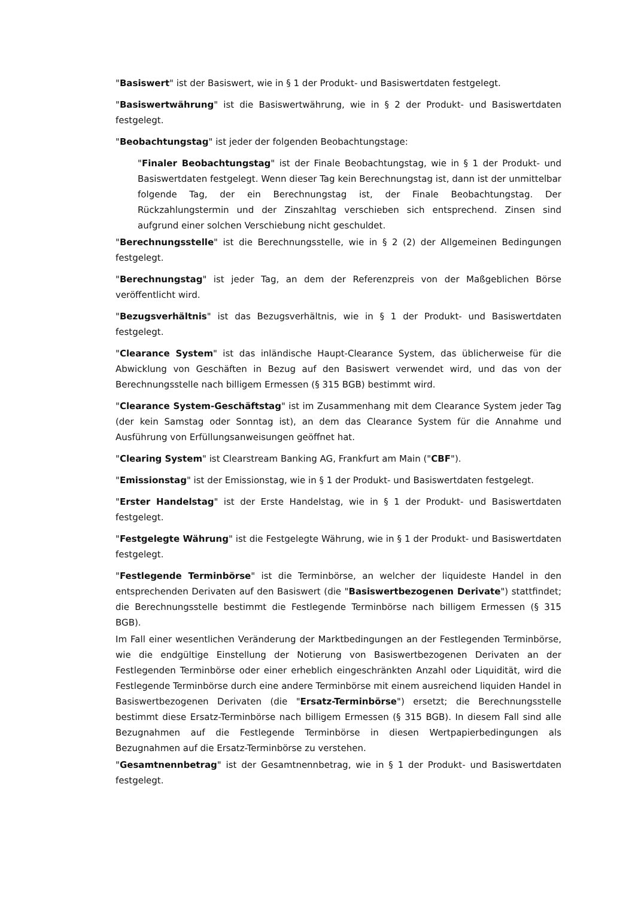"Basiswert" ist der Basiswert, wie in § 1 der Produkt- und Basiswertdaten festgelegt.
"Basiswertwährung" ist die Basiswertwährung, wie in § 2 der Produkt- und Basiswertdaten festgelegt.
"Beobachtungstag" ist jeder der folgenden Beobachtungstage:
"Finaler Beobachtungstag" ist der Finale Beobachtungstag, wie in § 1 der Produkt- und Basiswertdaten festgelegt. Wenn dieser Tag kein Berechnungstag ist, dann ist der unmittelbar folgende Tag, der ein Berechnungstag ist, der Finale Beobachtungstag. Der Rückzahlungstermin und der Zinszahltag verschieben sich entsprechend. Zinsen sind aufgrund einer solchen Verschiebung nicht geschuldet.
"Berechnungsstelle" ist die Berechnungsstelle, wie in § 2 (2) der Allgemeinen Bedingungen festgelegt.
"Berechnungstag" ist jeder Tag, an dem der Referenzpreis von der Maßgeblichen Börse veröffentlicht wird.
"Bezugsverhältnis" ist das Bezugsverhältnis, wie in § 1 der Produkt- und Basiswertdaten festgelegt.
"Clearance System" ist das inländische Haupt-Clearance System, das üblicherweise für die Abwicklung von Geschäften in Bezug auf den Basiswert verwendet wird, und das von der Berechnungsstelle nach billigem Ermessen (§ 315 BGB) bestimmt wird.
"Clearance System-Geschäftstag" ist im Zusammenhang mit dem Clearance System jeder Tag (der kein Samstag oder Sonntag ist), an dem das Clearance System für die Annahme und Ausführung von Erfüllungsanweisungen geöffnet hat.
"Clearing System" ist Clearstream Banking AG, Frankfurt am Main ("CBF").
"Emissionstag" ist der Emissionstag, wie in § 1 der Produkt- und Basiswertdaten festgelegt.
"Erster Handelstag" ist der Erste Handelstag, wie in § 1 der Produkt- und Basiswertdaten festgelegt.
"Festgelegte Währung" ist die Festgelegte Währung, wie in § 1 der Produkt- und Basiswertdaten festgelegt.
"Festlegende Terminbörse" ist die Terminbörse, an welcher der liquideste Handel in den entsprechenden Derivaten auf den Basiswert (die "Basiswertbezogenen Derivate") stattfindet; die Berechnungsstelle bestimmt die Festlegende Terminbörse nach billigem Ermessen (§ 315 BGB).
Im Fall einer wesentlichen Veränderung der Marktbedingungen an der Festlegenden Terminbörse, wie die endgültige Einstellung der Notierung von Basiswertbezogenen Derivaten an der Festlegenden Terminbörse oder einer erheblich eingeschränkten Anzahl oder Liquidität, wird die Festlegende Terminbörse durch eine andere Terminbörse mit einem ausreichend liquiden Handel in Basiswertbezogenen Derivaten (die "Ersatz-Terminbörse") ersetzt; die Berechnungsstelle bestimmt diese Ersatz-Terminbörse nach billigem Ermessen (§ 315 BGB). In diesem Fall sind alle Bezugnahmen auf die Festlegende Terminbörse in diesen Wertpapierbedingungen als Bezugnahmen auf die Ersatz-Terminbörse zu verstehen.
"Gesamtnennbetrag" ist der Gesamtnennbetrag, wie in § 1 der Produkt- und Basiswertdaten festgelegt.